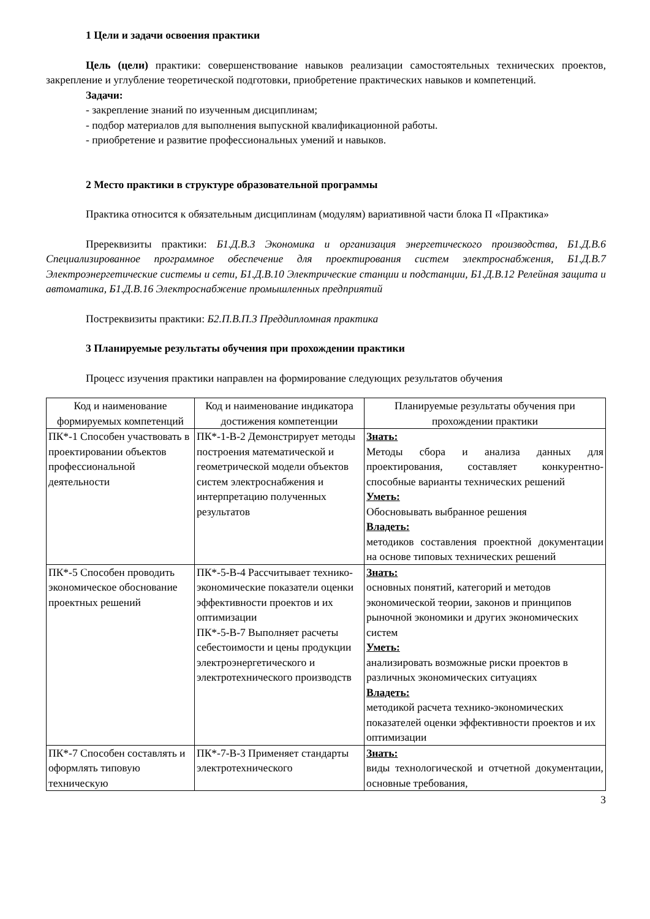1 Цели и задачи освоения практики
Цель (цели) практики: совершенствование навыков реализации самостоятельных технических проектов, закрепление и углубление теоретической подготовки, приобретение практических навыков и компетенций.
Задачи:
- закрепление знаний по изученным дисциплинам;
- подбор материалов для выполнения выпускной квалификационной работы.
- приобретение и развитие профессиональных умений и навыков.
2 Место практики в структуре образовательной программы
Практика относится к обязательным дисциплинам (модулям) вариативной части блока П «Практика»
Пререквизиты практики: Б1.Д.В.3 Экономика и организация энергетического производства, Б1.Д.В.6 Специализированное программное обеспечение для проектирования систем электроснабжения, Б1.Д.В.7 Электроэнергетические системы и сети, Б1.Д.В.10 Электрические станции и подстанции, Б1.Д.В.12 Релейная защита и автоматика, Б1.Д.В.16 Электроснабжение промышленных предприятий
Постреквизиты практики: Б2.П.В.П.3 Преддипломная практика
3 Планируемые результаты обучения при прохождении практики
Процесс изучения практики направлен на формирование следующих результатов обучения
| Код и наименование формируемых компетенций | Код и наименование индикатора достижения компетенции | Планируемые результаты обучения при прохождении практики |
| --- | --- | --- |
| ПК*-1 Способен участвовать в проектировании объектов профессиональной деятельности | ПК*-1-В-2 Демонстрирует методы построения математической и геометрической модели объектов систем электроснабжения и интерпретацию полученных результатов | Знать: Методы сбора и анализа данных для проектирования, составляет конкурентно-способные варианты технических решений Уметь: Обосновывать выбранное решения Владеть: методиков составления проектной документации на основе типовых технических решений |
| ПК*-5 Способен проводить экономическое обоснование проектных решений | ПК*-5-В-4 Рассчитывает технико-экономические показатели оценки эффективности проектов и их оптимизации ПК*-5-В-7 Выполняет расчеты себестоимости и цены продукции электроэнергетического и электротехнического производств | Знать: основных понятий, категорий и методов экономической теории, законов и принципов рыночной экономики и других экономических систем Уметь: анализировать возможные риски проектов в различных экономических ситуациях Владеть: методикой расчета технико-экономических показателей оценки эффективности проектов и их оптимизации |
| ПК*-7 Способен составлять и оформлять типовую техническую | ПК*-7-В-3 Применяет стандарты электротехнического | Знать: виды технологической и отчетной документации, основные требования, |
3